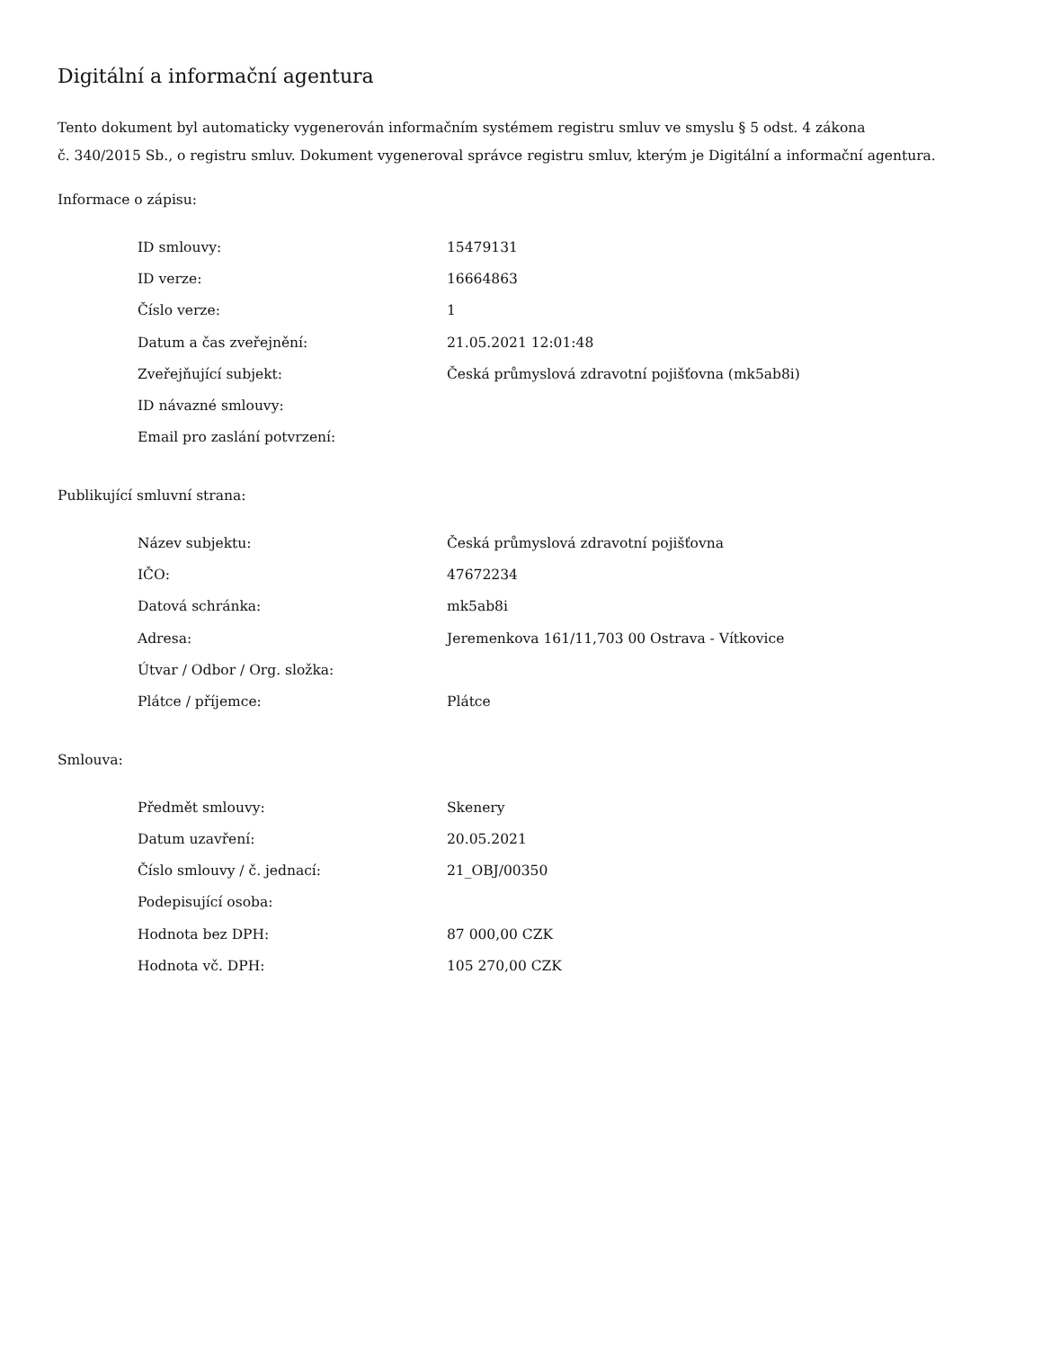Digitální a informační agentura
Tento dokument byl automaticky vygenerován informačním systémem registru smluv ve smyslu § 5 odst. 4 zákona
č. 340/2015 Sb., o registru smluv. Dokument vygeneroval správce registru smluv, kterým je Digitální a informační agentura.
Informace o zápisu:
| ID smlouvy: | 15479131 |
| ID verze: | 16664863 |
| Číslo verze: | 1 |
| Datum a čas zveřejnění: | 21.05.2021 12:01:48 |
| Zveřejňující subjekt: | Česká průmyslová zdravotní pojišťovna (mk5ab8i) |
| ID návazné smlouvy: | |
| Email pro zaslání potvrzení: | |
Publikující smluvní strana:
| Název subjektu: | Česká průmyslová zdravotní pojišťovna |
| IČO: | 47672234 |
| Datová schránka: | mk5ab8i |
| Adresa: | Jeremenkova 161/11,703 00 Ostrava - Vítkovice |
| Útvar / Odbor / Org. složka: | |
| Plátce / příjemce: | Plátce |
Smlouva:
| Předmět smlouvy: | Skenery |
| Datum uzavření: | 20.05.2021 |
| Číslo smlouvy / č. jednací: | 21_OBJ/00350 |
| Podepisující osoba: | |
| Hodnota bez DPH: | 87 000,00 CZK |
| Hodnota vč. DPH: | 105 270,00 CZK |